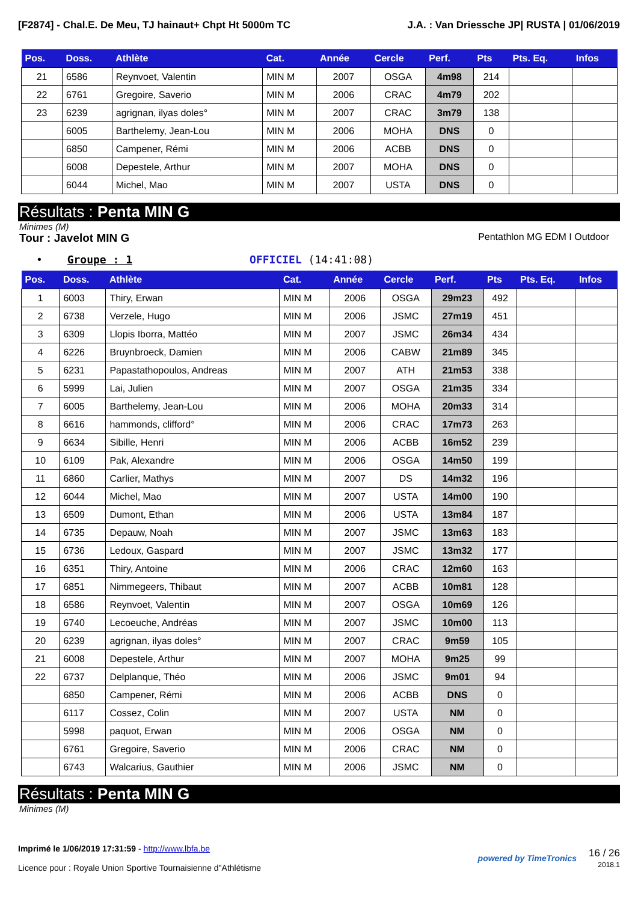[F2874] - Chal.E. De Meu, TJ hainaut+ Chpt Ht 5000m TC J.A. : Van Driessche JP| RUSTA | 01/06/2019
| Pos. | Doss. | Athlète | Cat. | Année | Cercle | Perf. | Pts | Pts. Eq. | Infos |
| --- | --- | --- | --- | --- | --- | --- | --- | --- | --- |
| 21 | 6586 | Reynvoet, Valentin | MIN M | 2007 | OSGA | 4m98 | 214 | | |
| 22 | 6761 | Gregoire, Saverio | MIN M | 2006 | CRAC | 4m79 | 202 | | |
| 23 | 6239 | agrignan, ilyas doles° | MIN M | 2007 | CRAC | 3m79 | 138 | | |
| | 6005 | Barthelemy, Jean-Lou | MIN M | 2006 | MOHA | DNS | 0 | | |
| | 6850 | Campener, Rémi | MIN M | 2006 | ACBB | DNS | 0 | | |
| | 6008 | Depestele, Arthur | MIN M | 2007 | MOHA | DNS | 0 | | |
| | 6044 | Michel, Mao | MIN M | 2007 | USTA | DNS | 0 | | |
Résultats : Penta MIN G
Minimes (M)
Tour : Javelot MIN G Pentathlon MG EDM I Outdoor
• Groupe : 1 OFFICIEL (14:41:08)
| Pos. | Doss. | Athlète | Cat. | Année | Cercle | Perf. | Pts | Pts. Eq. | Infos |
| --- | --- | --- | --- | --- | --- | --- | --- | --- | --- |
| 1 | 6003 | Thiry, Erwan | MIN M | 2006 | OSGA | 29m23 | 492 | | |
| 2 | 6738 | Verzele, Hugo | MIN M | 2006 | JSMC | 27m19 | 451 | | |
| 3 | 6309 | Llopis Iborra, Mattéo | MIN M | 2007 | JSMC | 26m34 | 434 | | |
| 4 | 6226 | Bruynbroeck, Damien | MIN M | 2006 | CABW | 21m89 | 345 | | |
| 5 | 6231 | Papastathopoulos, Andreas | MIN M | 2007 | ATH | 21m53 | 338 | | |
| 6 | 5999 | Lai, Julien | MIN M | 2007 | OSGA | 21m35 | 334 | | |
| 7 | 6005 | Barthelemy, Jean-Lou | MIN M | 2006 | MOHA | 20m33 | 314 | | |
| 8 | 6616 | hammonds, clifford° | MIN M | 2006 | CRAC | 17m73 | 263 | | |
| 9 | 6634 | Sibille, Henri | MIN M | 2006 | ACBB | 16m52 | 239 | | |
| 10 | 6109 | Pak, Alexandre | MIN M | 2006 | OSGA | 14m50 | 199 | | |
| 11 | 6860 | Carlier, Mathys | MIN M | 2007 | DS | 14m32 | 196 | | |
| 12 | 6044 | Michel, Mao | MIN M | 2007 | USTA | 14m00 | 190 | | |
| 13 | 6509 | Dumont, Ethan | MIN M | 2006 | USTA | 13m84 | 187 | | |
| 14 | 6735 | Depauw, Noah | MIN M | 2007 | JSMC | 13m63 | 183 | | |
| 15 | 6736 | Ledoux, Gaspard | MIN M | 2007 | JSMC | 13m32 | 177 | | |
| 16 | 6351 | Thiry, Antoine | MIN M | 2006 | CRAC | 12m60 | 163 | | |
| 17 | 6851 | Nimmegeers, Thibaut | MIN M | 2007 | ACBB | 10m81 | 128 | | |
| 18 | 6586 | Reynvoet, Valentin | MIN M | 2007 | OSGA | 10m69 | 126 | | |
| 19 | 6740 | Lecoeuche, Andréas | MIN M | 2007 | JSMC | 10m00 | 113 | | |
| 20 | 6239 | agrignan, ilyas doles° | MIN M | 2007 | CRAC | 9m59 | 105 | | |
| 21 | 6008 | Depestele, Arthur | MIN M | 2007 | MOHA | 9m25 | 99 | | |
| 22 | 6737 | Delplanque, Théo | MIN M | 2006 | JSMC | 9m01 | 94 | | |
| | 6850 | Campener, Rémi | MIN M | 2006 | ACBB | DNS | 0 | | |
| | 6117 | Cossez, Colin | MIN M | 2007 | USTA | NM | 0 | | |
| | 5998 | paquot, Erwan | MIN M | 2006 | OSGA | NM | 0 | | |
| | 6761 | Gregoire, Saverio | MIN M | 2006 | CRAC | NM | 0 | | |
| | 6743 | Walcarius, Gauthier | MIN M | 2006 | JSMC | NM | 0 | | |
Résultats : Penta MIN G
Minimes (M)
Imprimé le 1/06/2019 17:31:59 - http://www.lbfa.be
Licence pour : Royale Union Sportive Tournaisienne d"Athlétisme
powered by TimeTronics
16 / 26
2018.1